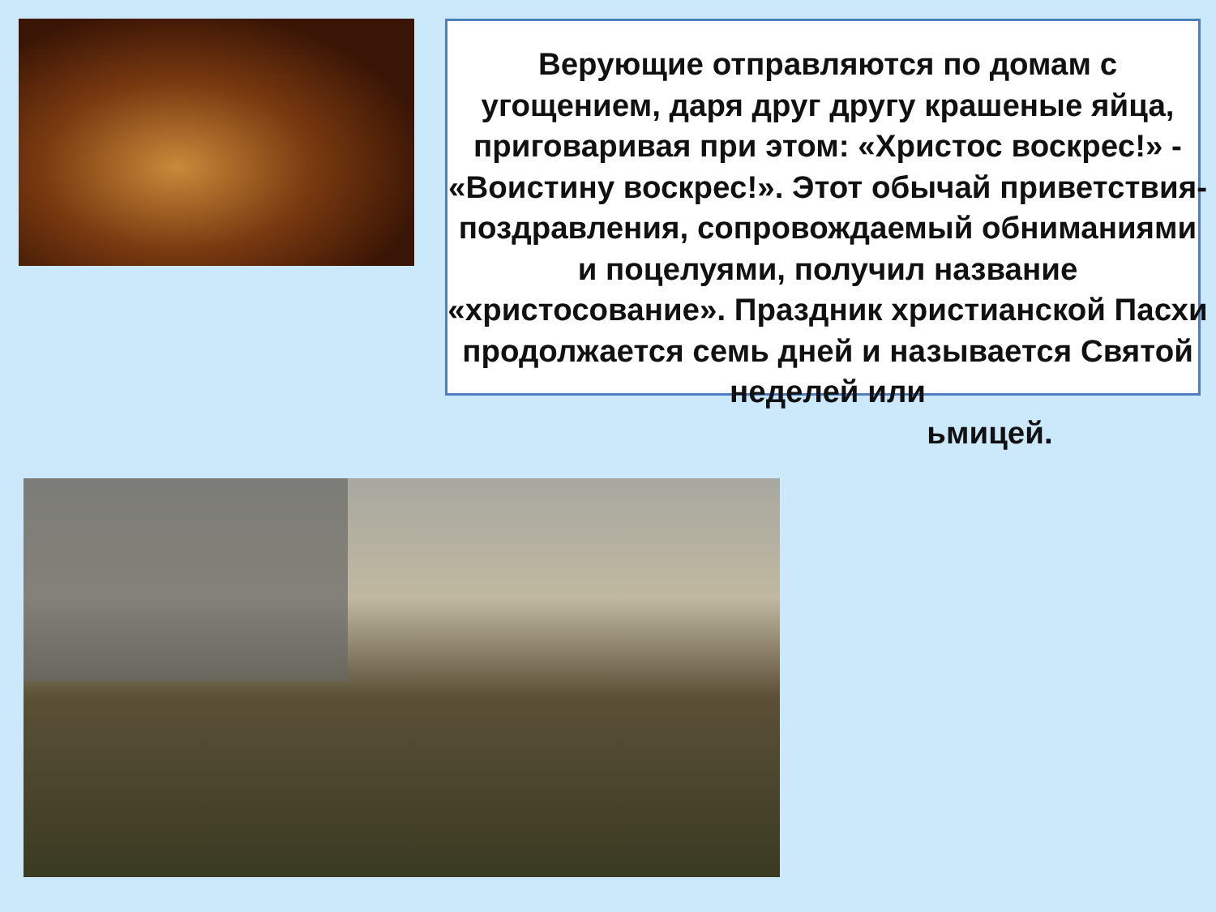Верующие отправляются по домам с угощением, даря друг другу крашеные яйца, приговаривая при этом: «Христос воскрес!» - «Воистину воскрес!». Этот обычай приветствия-поздравления, сопровождаемый обниманиями и поцелуями, получил название «христосование». Праздник христианской Пасхи продолжается семь дней и называется Святой неделей или
ьмицей.